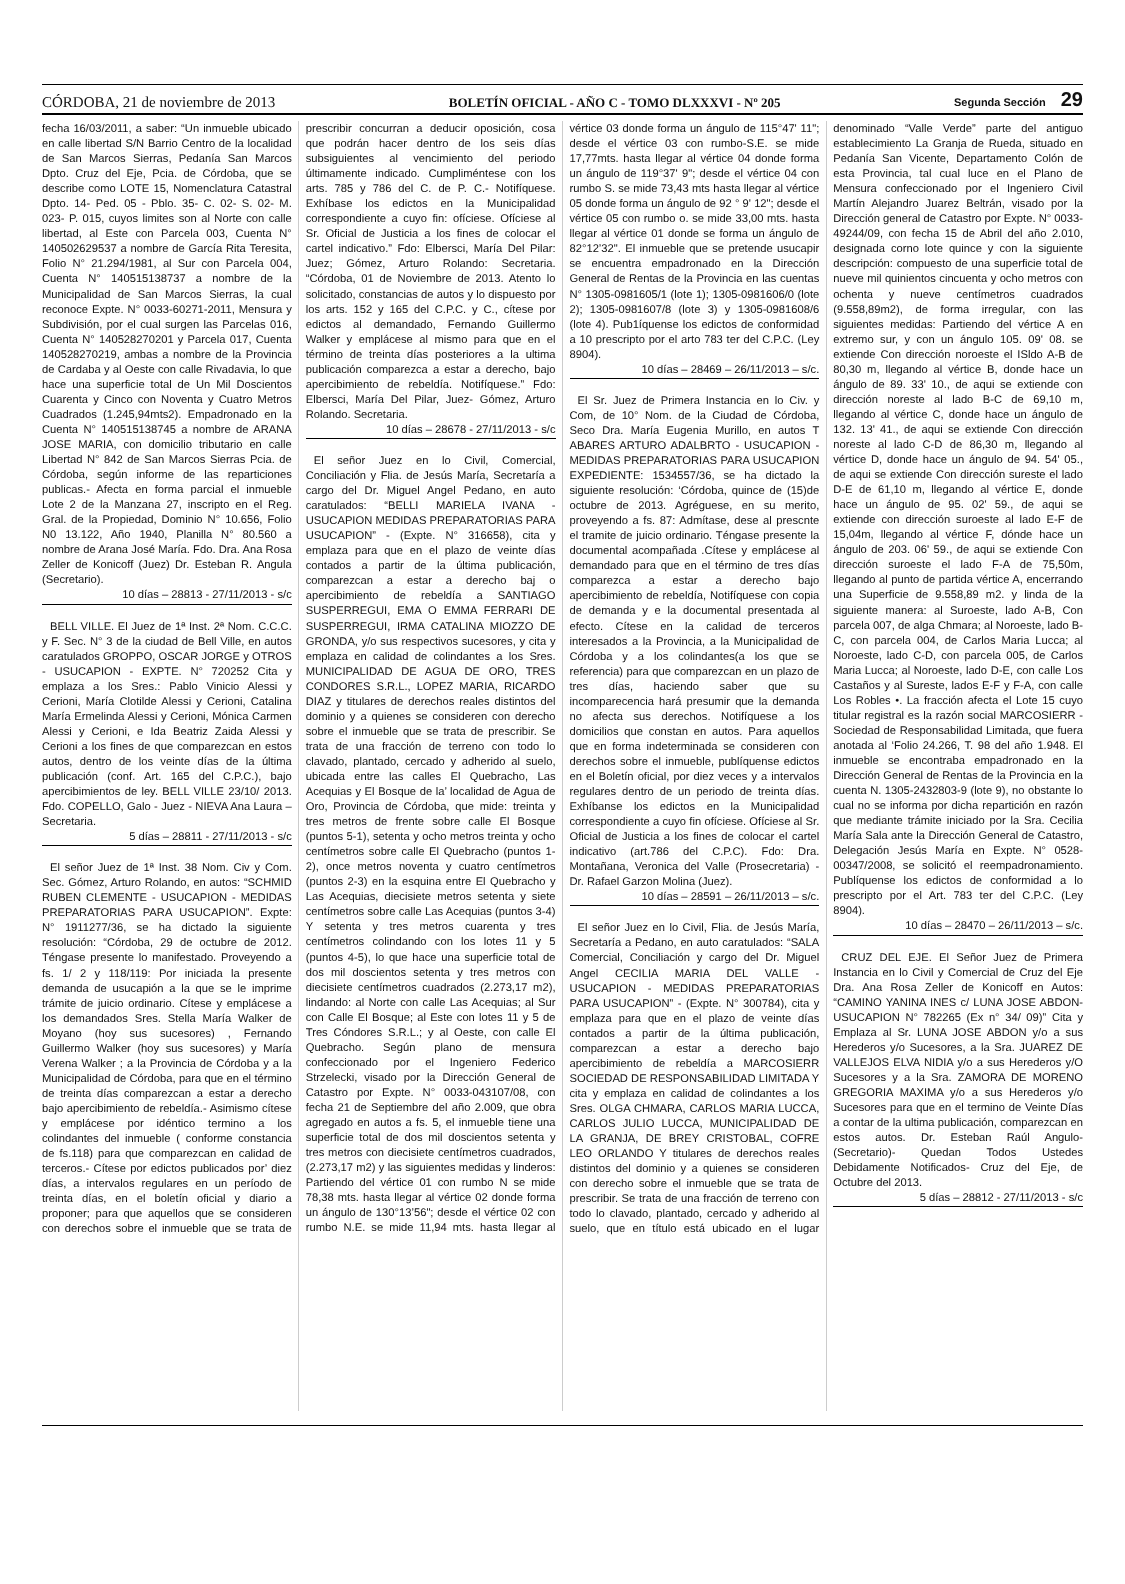CÓRDOBA, 21 de noviembre de 2013 BOLETÍN OFICIAL - AÑO C - TOMO DLXXXVI - Nº 205 Segunda Sección 29
fecha 16/03/2011, a saber: “Un inmueble ubicado en calle libertad S/N Barrio Centro de la localidad de San Marcos Sierras, Pedanía San Marcos Dpto. Cruz del Eje, Pcia. de Córdoba, que se describe como LOTE 15, Nomenclatura Catastral Dpto. 14- Ped. 05 - Pblo. 35- C. 02- S. 02- M. 023- P. 015, cuyos limites son al Norte con calle libertad, al Este con Parcela 003, Cuenta N° 140502629537 a nombre de García Rita Teresita, Folio N° 21.294/1981, al Sur con Parcela 004, Cuenta N° 140515138737 a nombre de la Municipalidad de San Marcos Sierras, la cual reconoce Expte. N° 0033-60271-2011, Mensura y Subdivisión, por el cual surgen las Parcelas 016, Cuenta N° 140528270201 y Parcela 017, Cuenta 140528270219, ambas a nombre de la Provincia de Cardaba y al Oeste con calle Rivadavia, lo que hace una superficie total de Un Mil Doscientos Cuarenta y Cinco con Noventa y Cuatro Metros Cuadrados (1.245,94mts2). Empadronado en la Cuenta N° 140515138745 a nombre de ARANA JOSE MARIA, con domicilio tributario en calle Libertad N° 842 de San Marcos Sierras Pcia. de Córdoba, según informe de las reparticiones publicas.- Afecta en forma parcial el inmueble Lote 2 de la Manzana 27, inscripto en el Reg. Gral. de la Propiedad, Dominio N° 10.656, Folio N0 13.122, Año 1940, Planilla N° 80.560 a nombre de Arana José María. Fdo. Dra. Ana Rosa Zeller de Konicoff (Juez) Dr. Esteban R. Angula (Secretario).
10 días – 28813 - 27/11/2013 - s/c
BELL VILLE. El Juez de 1ª Inst. 2ª Nom. C.C.C. y F. Sec. N° 3 de la ciudad de Bell Ville, en autos caratulados GROPPO, OSCAR JORGE y OTROS - USUCAPION - EXPTE. N° 720252 Cita y emplaza a los Sres.: Pablo Vinicio Alessi y Cerioni, María Clotilde Alessi y Cerioni, Catalina María Ermelinda Alessi y Cerioni, Mónica Carmen Alessi y Cerioni, e Ida Beatriz Zaida Alessi y Cerioni a los fines de que comparezcan en estos autos, dentro de los veinte días de la última publicación (conf. Art. 165 del C.P.C.), bajo apercibimientos de ley. BELL VILLE 23/10/ 2013. Fdo. COPELLO, Galo - Juez - NIEVA Ana Laura – Secretaria.
5 días – 28811 - 27/11/2013 - s/c
El señor Juez de 1ª Inst. 38 Nom. Civ y Com. Sec. Gómez, Arturo Rolando, en autos: “SCHMID RUBEN CLEMENTE - USUCAPION - MEDIDAS PREPARATORIAS PARA USUCAPION”. Expte: N° 1911277/36, se ha dictado la siguiente resolución: “Córdoba, 29 de octubre de 2012. Téngase presente lo manifestado. Proveyendo a fs. 1/ 2 y 118/119: Por iniciada la presente demanda de usucapión a la que se le imprime trámite de juicio ordinario. Cítese y emplácese a los demandados Sres. Stella María Walker de Moyano (hoy sus sucesores) , Fernando Guillermo Walker (hoy sus sucesores) y María Verena Walker ; a la Provincia de Córdoba y a la Municipalidad de Córdoba, para que en el término de treinta días comparezcan a estar a derecho bajo apercibimiento de rebeldía.- Asimismo cítese y emplácese por idéntico termino a los colindantes del inmueble ( conforme constancia de fs.118) para que comparezcan en calidad de terceros.- Cítese por edictos publicados por’ diez días, a intervalos regulares en un período de treinta días, en el boletín oficial y diario a proponer; para que aquellos que se consideren con derechos sobre el inmueble que se trata de prescribir concurran a deducir oposición, cosa que podrán hacer dentro de los seis días subsiguientes al vencimiento del periodo últimamente indicado. Cumpliméntese con los arts. 785 y 786 del C. de P. C.- Notifíquese. Exhíbase los edictos en la Municipalidad correspondiente a cuyo fin: ofíciese. Ofíciese al Sr. Oficial de Justicia a los fines de colocar el cartel indicativo.” Fdo: Elbersci, María Del Pilar: Juez; Gómez, Arturo Rolando: Secretaria. “Córdoba, 01 de Noviembre de 2013. Atento lo solicitado, constancias de autos y lo dispuesto por los arts. 152 y 165 del C.P.C. y C., cítese por edictos al demandado, Fernando Guillermo Walker y emplácese al mismo para que en el término de treinta días posteriores a la ultima publicación comparezca a estar a derecho, bajo apercibimiento de rebeldía. Notifíquese.” Fdo: Elbersci, María Del Pilar, Juez- Gómez, Arturo Rolando. Secretaria.
10 días – 28678 - 27/11/2013 - s/c
El señor Juez en lo Civil, Comercial, Conciliación y Flia. de Jesús María, Secretaría a cargo del Dr. Miguel Angel Pedano, en auto caratulados: “BELLI MARIELA IVANA - USUCAPION MEDIDAS PREPARATORIAS PARA USUCAPION” - (Expte. N° 316658), cita y emplaza para que en el plazo de veinte días contados a partir de la última publicación, comparezcan a estar a derecho baj o apercibimiento de rebeldía a SANTIAGO SUSPERREGUI, EMA O EMMA FERRARI DE SUSPERREGUI, IRMA CATALINA MIOZZO DE GRONDA, y/o sus respectivos sucesores, y cita y emplaza en calidad de colindantes a los Sres. MUNICIPALIDAD DE AGUA DE ORO, TRES CONDORES S.R.L., LOPEZ MARIA, RICARDO DIAZ y titulares de derechos reales distintos del dominio y a quienes se consideren con derecho sobre el inmueble que se trata de prescribir. Se trata de una fracción de terreno con todo lo clavado, plantado, cercado y adherido al suelo, ubicada entre las calles El Quebracho, Las Acequias y El Bosque de la’ localidad de Agua de Oro, Provincia de Córdoba, que mide: treinta y tres metros de frente sobre calle El Bosque (puntos 5-1), setenta y ocho metros treinta y ocho centímetros sobre calle El Quebracho (puntos 1-2), once metros noventa y cuatro centímetros (puntos 2-3) en la esquina entre El Quebracho y Las Acequias, diecisiete metros setenta y siete centímetros sobre calle Las Acequias (puntos 3-4) Y setenta y tres metros cuarenta y tres centímetros colindando con los lotes 11 y 5 (puntos 4-5), lo que hace una superficie total de dos mil doscientos setenta y tres metros con diecisiete centímetros cuadrados (2.273,17 m2), lindando: al Norte con calle Las Acequias; al Sur con Calle El Bosque; al Este con lotes 11 y 5 de Tres Cóndores S.R.L.; y al Oeste, con calle El Quebracho. Según plano de mensura confeccionado por el Ingeniero Federico Strzelecki, visado por la Dirección General de Catastro por Expte. N° 0033-043107/08, con fecha 21 de Septiembre del año 2.009, que obra agregado en autos a fs. 5, el inmueble tiene una superficie total de dos mil doscientos setenta y tres metros con diecisiete centímetros cuadrados, (2.273,17 m2) y las siguientes medidas y linderos: Partiendo del vértice 01 con rumbo N se mide 78,38 mts. hasta llegar al vértice 02 donde forma un ángulo de 130°13’56"; desde el vértice 02 con rumbo N.E. se mide 11,94 mts. hasta llegar al vértice 03 donde forma un ángulo de 115°47' 11"; desde el vértice 03 con rumbo-S.E. se mide 17,77mts. hasta llegar al vértice 04 donde forma un ángulo de 119°37' 9"; desde el vértice 04 con rumbo S. se mide 73,43 mts hasta llegar al vértice 05 donde forma un ángulo de 92 ° 9' 12"; desde el vértice 05 con rumbo o. se mide 33,00 mts. hasta llegar al vértice 01 donde se forma un ángulo de 82°12’32". El inmueble que se pretende usucapir se encuentra empadronado en la Dirección General de Rentas de la Provincia en las cuentas N° 1305-0981605/1 (lote 1); 1305-0981606/0 (lote 2); 1305-0981607/8 (lote 3) y 1305-0981608/6 (lote 4). Pub1íquense los edictos de conformidad a 10 prescripto por el arto 783 ter del C.P.C. (Ley 8904).
10 días – 28469 – 26/11/2013 – s/c.
El Sr. Juez de Primera Instancia en lo Civ. y Com, de 10° Nom. de la Ciudad de Córdoba, Seco Dra. María Eugenia Murillo, en autos T ABARES ARTURO ADALBRTO - USUCAPION - MEDIDAS PREPARATORIAS PARA USUCAPION EXPEDIENTE: 1534557/36, se ha dictado la siguiente resolución: ‘Córdoba, quince de (15)de octubre de 2013. Agréguese, en su merito, proveyendo a fs. 87: Admítase, dese al prescnte el tramite de juicio ordinario. Téngase presente la documental acompañada .Cítese y emplácese al demandado para que en el término de tres días comparezca a estar a derecho bajo apercibimiento de rebeldía, Notifíquese con copia de demanda y e la documental presentada al efecto. Cítese en la calidad de terceros interesados a la Provincia, a la Municipalidad de Córdoba y a los colindantes(a los que se referencia) para que comparezcan en un plazo de tres días, haciendo saber que su incomparecencia hará presumir que la demanda no afecta sus derechos. Notifíquese a los domicilios que constan en autos. Para aquellos que en forma indeterminada se consideren con derechos sobre el inmueble, publíquense edictos en el Boletín oficial, por diez veces y a intervalos regulares dentro de un periodo de treinta días. Exhíbanse los edictos en la Municipalidad correspondiente a cuyo fin ofíciese. Ofíciese al Sr. Oficial de Justicia a los fines de colocar el cartel indicativo (art.786 del C.P.C). Fdo: Dra. Montañana, Veronica del Valle (Prosecretaria) - Dr. Rafael Garzon Molina (Juez).
10 días – 28591 – 26/11/2013 – s/c.
El señor Juez en lo Civil, Flia. de Jesús María, Secretaría a Pedano, en auto caratulados: “SALA Comercial, Conciliación y cargo del Dr. Miguel Angel CECILIA MARIA DEL VALLE - USUCAPION - MEDIDAS PREPARATORIAS PARA USUCAPION” - (Expte. N° 300784), cita y emplaza para que en el plazo de veinte días contados a partir de la última publicación, comparezcan a estar a derecho bajo apercibimiento de rebeldía a MARCOSIERR SOCIEDAD DE RESPONSABILIDAD LIMITADA Y cita y emplaza en calidad de colindantes a los Sres. OLGA CHMARA, CARLOS MARIA LUCCA, CARLOS JULIO LUCCA, MUNICIPALIDAD DE LA GRANJA, DE BREY CRISTOBAL, COFRE LEO ORLANDO Y titulares de derechos reales distintos del dominio y a quienes se consideren con derecho sobre el inmueble que se trata de prescribir. Se trata de una fracción de terreno con todo lo clavado, plantado, cercado y adherido al suelo, que en título está ubicado en el lugar denominado “Valle Verde” parte del antiguo establecimiento La Granja de Rueda, situado en Pedanía San Vicente, Departamento Colón de esta Provincia, tal cual luce en el Plano de Mensura confeccionado por el Ingeniero Civil Martín Alejandro Juarez Beltrán, visado por la Dirección general de Catastro por Expte. N° 0033-49244/09, con fecha 15 de Abril del año 2.010, designada corno lote quince y con la siguiente descripción: compuesto de una superficie total de nueve mil quinientos cincuenta y ocho metros con ochenta y nueve centímetros cuadrados (9.558,89m2), de forma irregular, con las siguientes medidas: Partiendo del vértice A en extremo sur, y con un ángulo 105. 09' 08. se extiende Con dirección noroeste el ISldo A-B de 80,30 m, llegando al vértice B, donde hace un ángulo de 89. 33' 10., de aqui se extiende con dirección noreste al lado B-C de 69,10 m, llegando al vértice C, donde hace un ángulo de 132. 13' 41., de aqui se extiende Con dirección noreste al lado C-D de 86,30 m, llegando al vértice D, donde hace un ángulo de 94. 54' 05., de aqui se extiende Con dirección sureste el lado D-E de 61,10 m, llegando al vértice E, donde hace un ángulo de 95. 02' 59., de aqui se extiende con dirección suroeste al lado E-F de 15,04m, llegando al vértice F, dónde hace un ángulo de 203. 06' 59., de aqui se extiende Con dirección suroeste el lado F-A de 75,50m, llegando al punto de partida vértice A, encerrando una Superficie de 9.558,89 m2. y linda de la siguiente manera: al Suroeste, lado A-B, Con parcela 007, de alga Chmara; al Noroeste, lado B-C, con parcela 004, de Carlos Maria Lucca; al Noroeste, lado C-D, con parcela 005, de Carlos Maria Lucca; al Noroeste, lado D-E, con calle Los Castaños y al Sureste, lados E-F y F-A, con calle Los Robles •. La fracción afecta el Lote 15 cuyo titular registral es la razón social MARCOSIERR - Sociedad de Responsabilidad Limitada, que fuera anotada al ‘Folio 24.266, T. 98 del año 1.948. El inmueble se encontraba empadronado en la Dirección General de Rentas de la Provincia en la cuenta N. 1305-2432803-9 (lote 9), no obstante lo cual no se informa por dicha repartición en razón que mediante trámite iniciado por la Sra. Cecilia María Sala ante la Dirección General de Catastro, Delegación Jesús María en Expte. N° 0528-00347/2008, se solicitó el reempadronamiento. Publíquense los edictos de conformidad a lo prescripto por el Art. 783 ter del C.P.C. (Ley 8904).
10 días – 28470 – 26/11/2013 – s/c.
CRUZ DEL EJE. El Señor Juez de Primera Instancia en lo Civil y Comercial de Cruz del Eje Dra. Ana Rosa Zeller de Konicoff en Autos: “CAMINO YANINA INES c/ LUNA JOSE ABDON- USUCAPION N° 782265 (Ex n° 34/ 09)” Cita y Emplaza al Sr. LUNA JOSE ABDON y/o a sus Herederos y/o Sucesores, a la Sra. JUAREZ DE VALLEJOS ELVA NIDIA y/o a sus Herederos y/O Sucesores y a la Sra. ZAMORA DE MORENO GREGORIA MAXIMA y/o a sus Herederos y/o Sucesores para que en el termino de Veinte Días a contar de la ultima publicación, comparezcan en estos autos. Dr. Esteban Raúl Angulo- (Secretario)- Quedan Todos Ustedes Debidamente Notificados- Cruz del Eje, de Octubre del 2013.
5 días – 28812 - 27/11/2013 - s/c